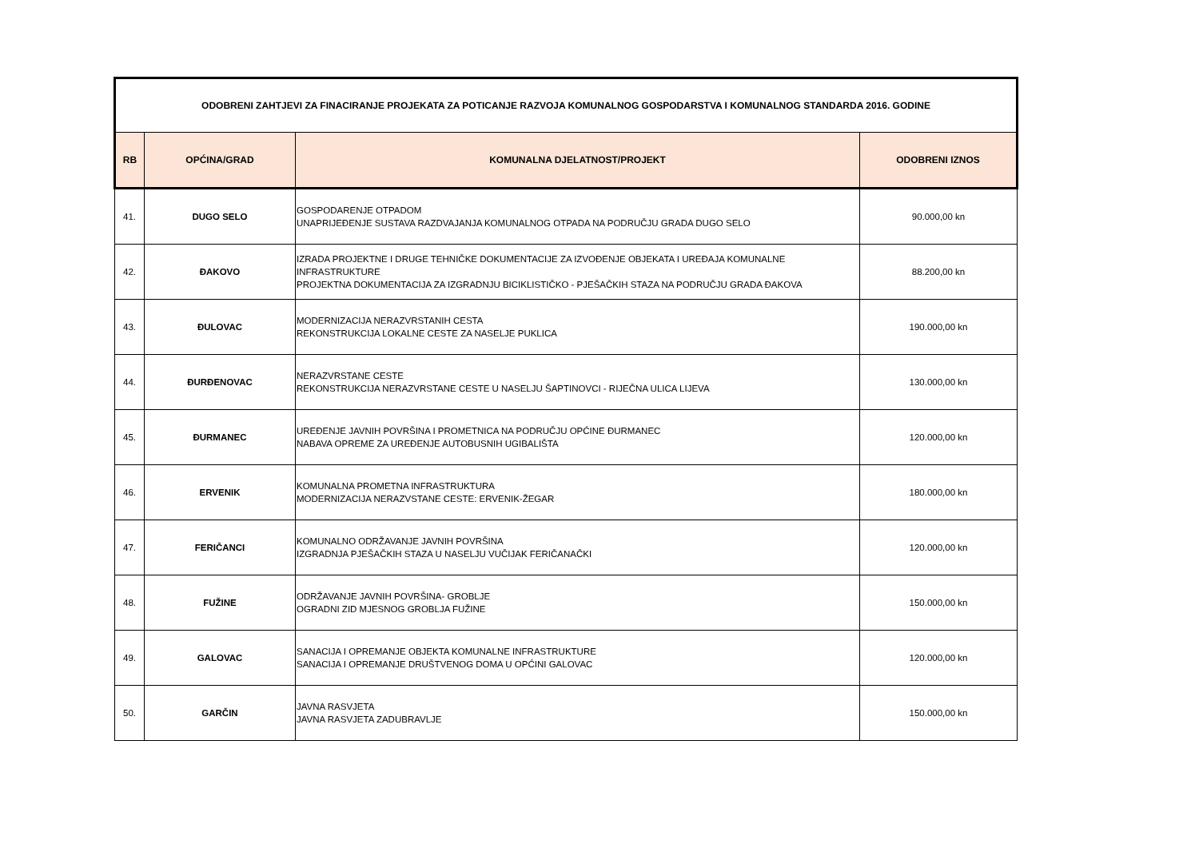| ODOBRENI ZAHTJEVI ZA FINACIRANJE PROJEKATA ZA POTICANJE RAZVOJA KOMUNALNOG GOSPODARSTVA I KOMUNALNOG STANDARDA 2016. GODINE | | | |
| RB | OPĆINA/GRAD | KOMUNALNA DJELATNOST/PROJEKT | ODOBRENI IZNOS |
| 41. | DUGO SELO | GOSPODARENJE OTPADOM UNAPRIJEĐENJE SUSTAVA RAZDVAJANJA KOMUNALNOG OTPADA NA PODRUČJU GRADA DUGO SELO | 90.000,00 kn |
| 42. | ĐAKOVO | IZRADA PROJEKTNE I DRUGE TEHNIČKE DOKUMENTACIJE ZA IZVOĐENJE OBJEKATA I UREĐAJA KOMUNALNE INFRASTRUKTURE PROJEKTNA DOKUMENTACIJA ZA IZGRADNJU BICIKLISTIČKO - PJEŠAČKIH STAZA NA PODRUČJU GRADA ĐAKOVA | 88.200,00 kn |
| 43. | ĐULOVAC | MODERNIZACIJA NERAZVRSTANIH CESTA REKONSTRUKCIJA LOKALNE CESTE ZA NASELJE PUKLICA | 190.000,00 kn |
| 44. | ĐURĐENOVAC | NERAZVRSTANE CESTE REKONSTRUKCIJA NERAZVRSTANE CESTE U NASELJU ŠAPTINOVCI - RIJEČNA ULICA LIJEVA | 130.000,00 kn |
| 45. | ĐURMANEC | UREĐENJE JAVNIH POVRŠINA I PROMETNICA NA PODRUČJU OPĆINE ĐURMANEC NABAVA OPREME ZA UREĐENJE AUTOBUSNIH UGIBALIŠTA | 120.000,00 kn |
| 46. | ERVENIK | KOMUNALNA PROMETNA INFRASTRUKTURA MODERNIZACIJA NERAZVSTANE CESTE: ERVENIK-ŽEGAR | 180.000,00 kn |
| 47. | FERIČANCI | KOMUNALNO ODRŽAVANJE JAVNIH POVRŠINA IZGRADNJA PJEŠAČKIH STAZA U NASELJU VUČIJAK FERIČANAČKI | 120.000,00 kn |
| 48. | FUŽINE | ODRŽAVANJE JAVNIH POVRŠINA- GROBLJE OGRADNI ZID MJESNOG GROBLJA FUŽINE | 150.000,00 kn |
| 49. | GALOVAC | SANACIJA I OPREMANJE OBJEKTA KOMUNALNE INFRASTRUKTURE SANACIJA I OPREMANJE DRUŠTVENOG DOMA U OPĆINI GALOVAC | 120.000,00 kn |
| 50. | GARČIN | JAVNA RASVJETA JAVNA RASVJETA ZADUBRAVLJE | 150.000,00 kn |